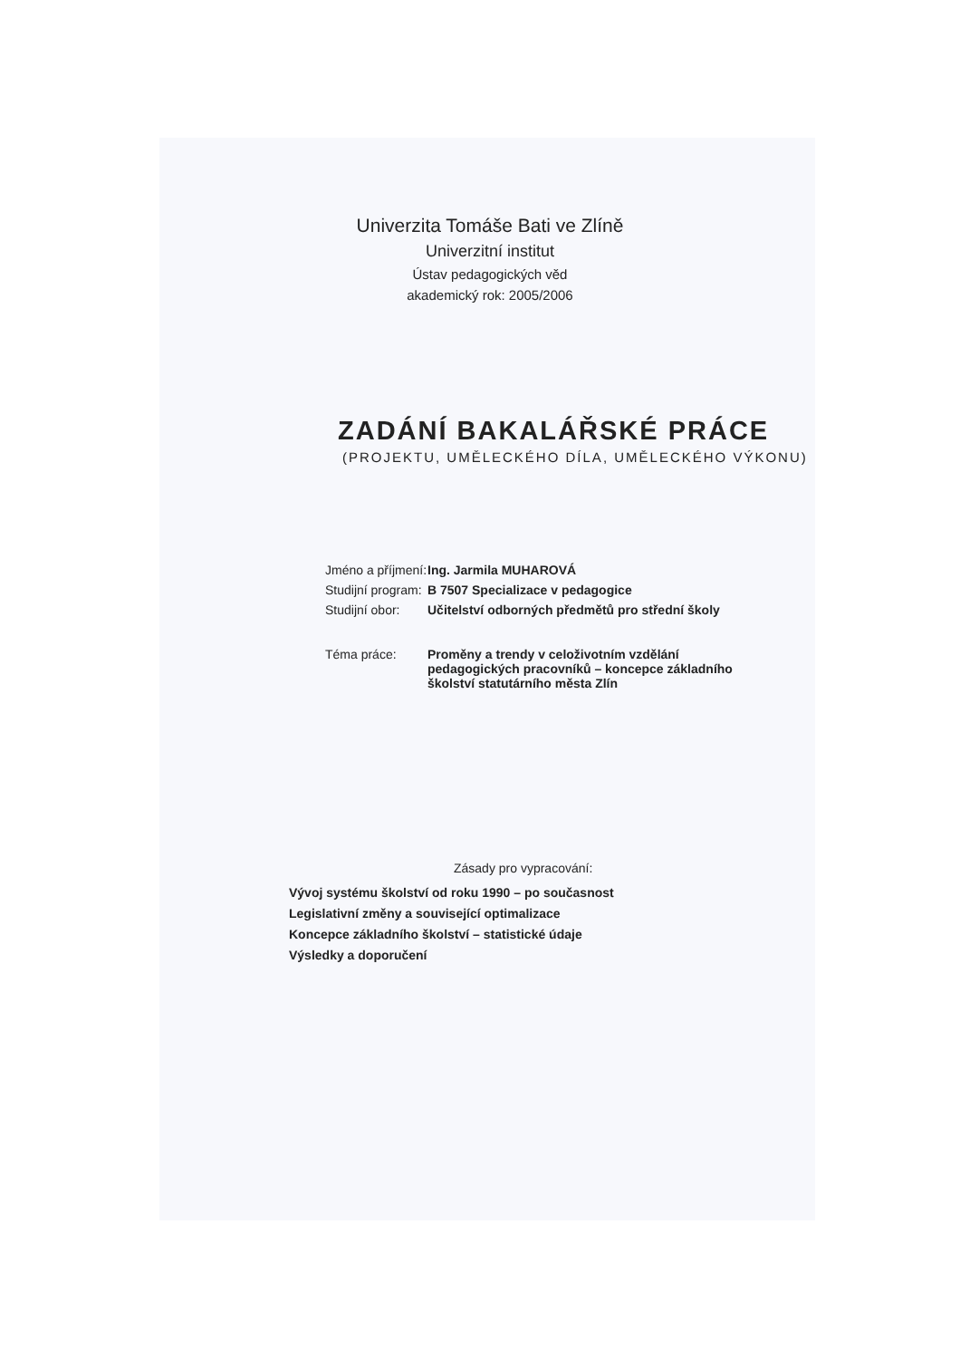Univerzita Tomáše Bati ve Zlíně
Univerzitní institut
Ústav pedagogických věd
akademický rok: 2005/2006
ZADÁNÍ BAKALÁŘSKÉ PRÁCE
(PROJEKTU, UMĚLECKÉHO DÍLA, UMĚLECKÉHO VÝKONU)
| Jméno a příjmení: | Ing. Jarmila MUHAROVÁ |
| Studijní program: | B 7507 Specializace v pedagogice |
| Studijní obor: | Učitelství odborných předmětů pro střední školy |
| Téma práce: | Proměny a trendy v celoživotním vzdělání pedagogických pracovníků – koncepce základního školství statutárního města Zlín |
Zásady pro vypracování:
Vývoj systému školství od roku 1990 – po současnost
Legislativní změny a související optimalizace
Koncepce základního školství – statistické údaje
Výsledky a doporučení